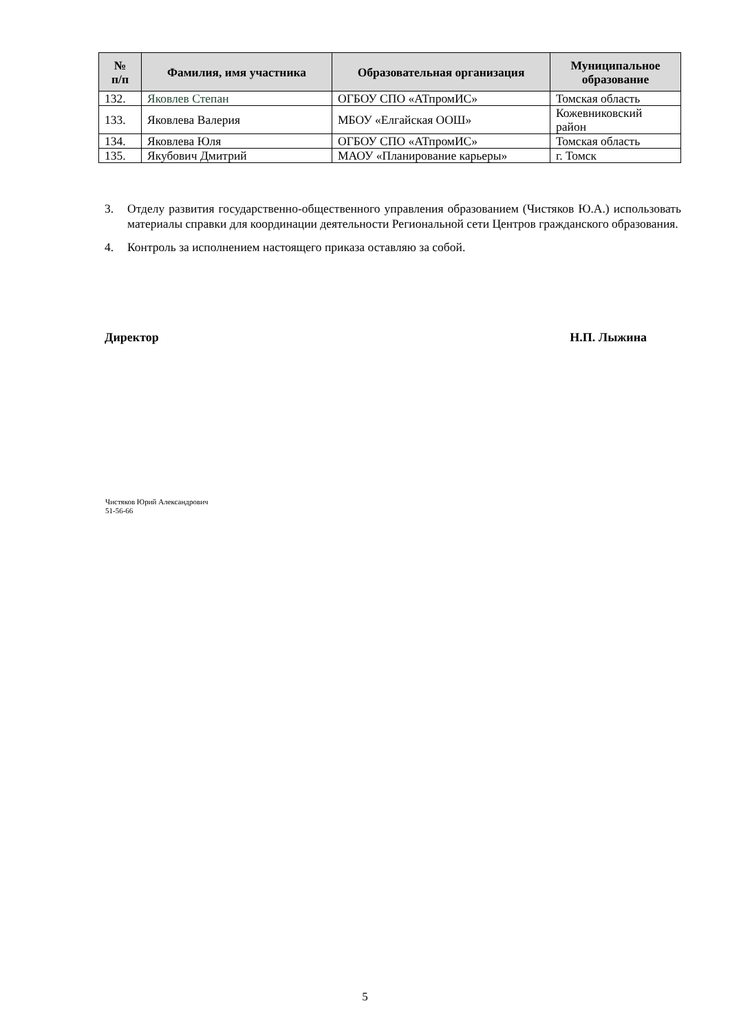| № п/п | Фамилия, имя участника | Образовательная организация | Муниципальное образование |
| --- | --- | --- | --- |
| 132. | Яковлев Степан | ОГБОУ СПО «АТпромИС» | Томская область |
| 133. | Яковлева Валерия | МБОУ «Елгайская ООШ» | Кожевниковский район |
| 134. | Яковлева Юля | ОГБОУ СПО «АТпромИС» | Томская область |
| 135. | Якубович Дмитрий | МАОУ «Планирование карьеры» | г. Томск |
3. Отделу развития государственно-общественного управления образованием (Чистяков Ю.А.) использовать материалы справки для координации деятельности Региональной сети Центров гражданского образования.
4. Контроль за исполнением настоящего приказа оставляю за собой.
Директор Н.П. Лыжина
Чистяков Юрий Александрович
51-56-66
5